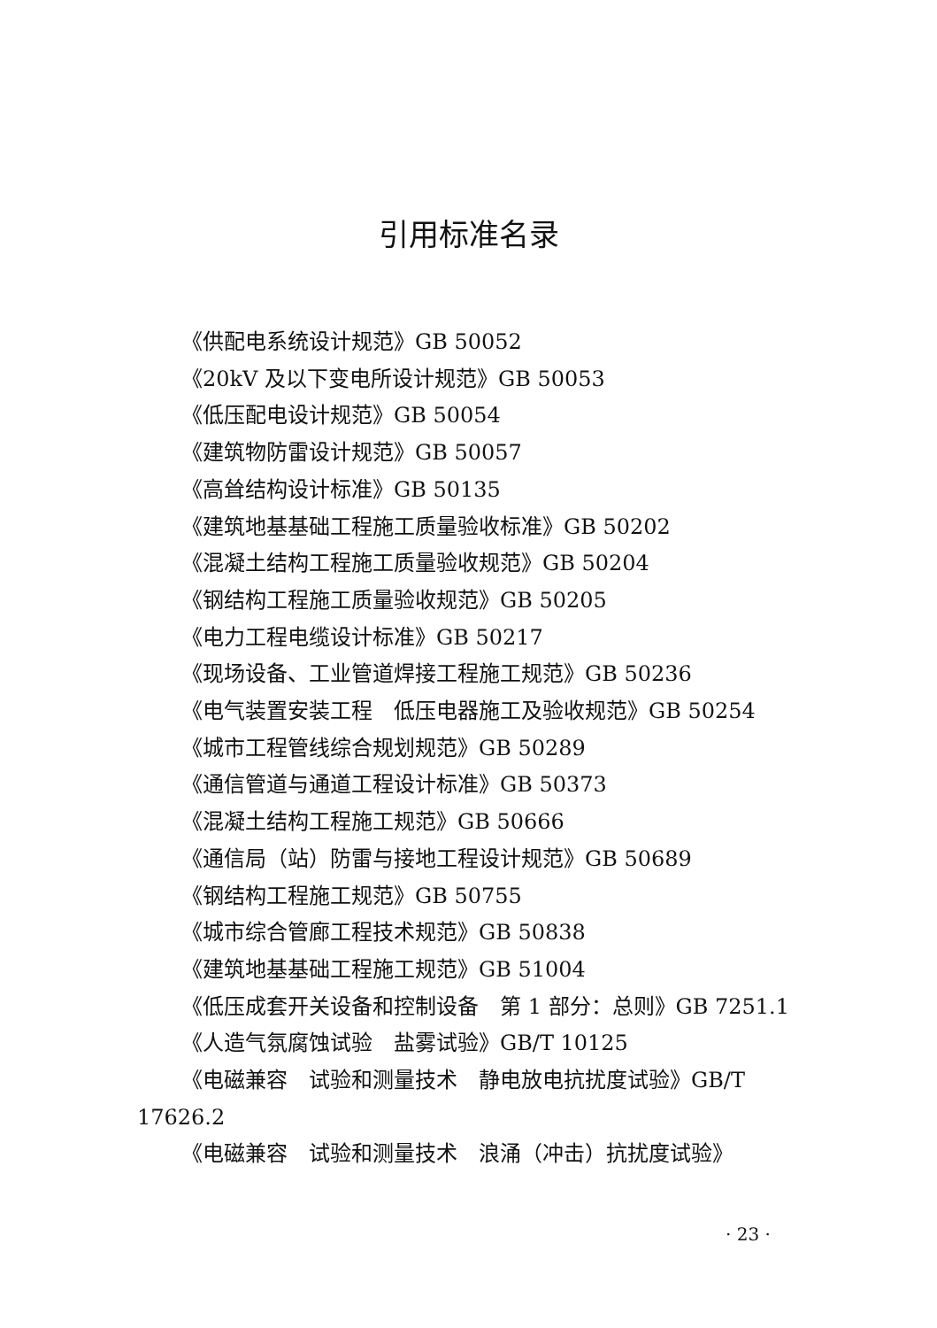引用标准名录
《供配电系统设计规范》GB 50052
《20kV 及以下变电所设计规范》GB 50053
《低压配电设计规范》GB 50054
《建筑物防雷设计规范》GB 50057
《高耸结构设计标准》GB 50135
《建筑地基基础工程施工质量验收标准》GB 50202
《混凝土结构工程施工质量验收规范》GB 50204
《钢结构工程施工质量验收规范》GB 50205
《电力工程电缆设计标准》GB 50217
《现场设备、工业管道焊接工程施工规范》GB 50236
《电气装置安装工程　低压电器施工及验收规范》GB 50254
《城市工程管线综合规划规范》GB 50289
《通信管道与通道工程设计标准》GB 50373
《混凝土结构工程施工规范》GB 50666
《通信局（站）防雷与接地工程设计规范》GB 50689
《钢结构工程施工规范》GB 50755
《城市综合管廊工程技术规范》GB 50838
《建筑地基基础工程施工规范》GB 51004
《低压成套开关设备和控制设备　第 1 部分：总则》GB 7251.1
《人造气氛腐蚀试验　盐雾试验》GB/T 10125
《电磁兼容　试验和测量技术　静电放电抗扰度试验》GB/T 17626.2
《电磁兼容　试验和测量技术　浪涌（冲击）抗扰度试验》
· 23 ·